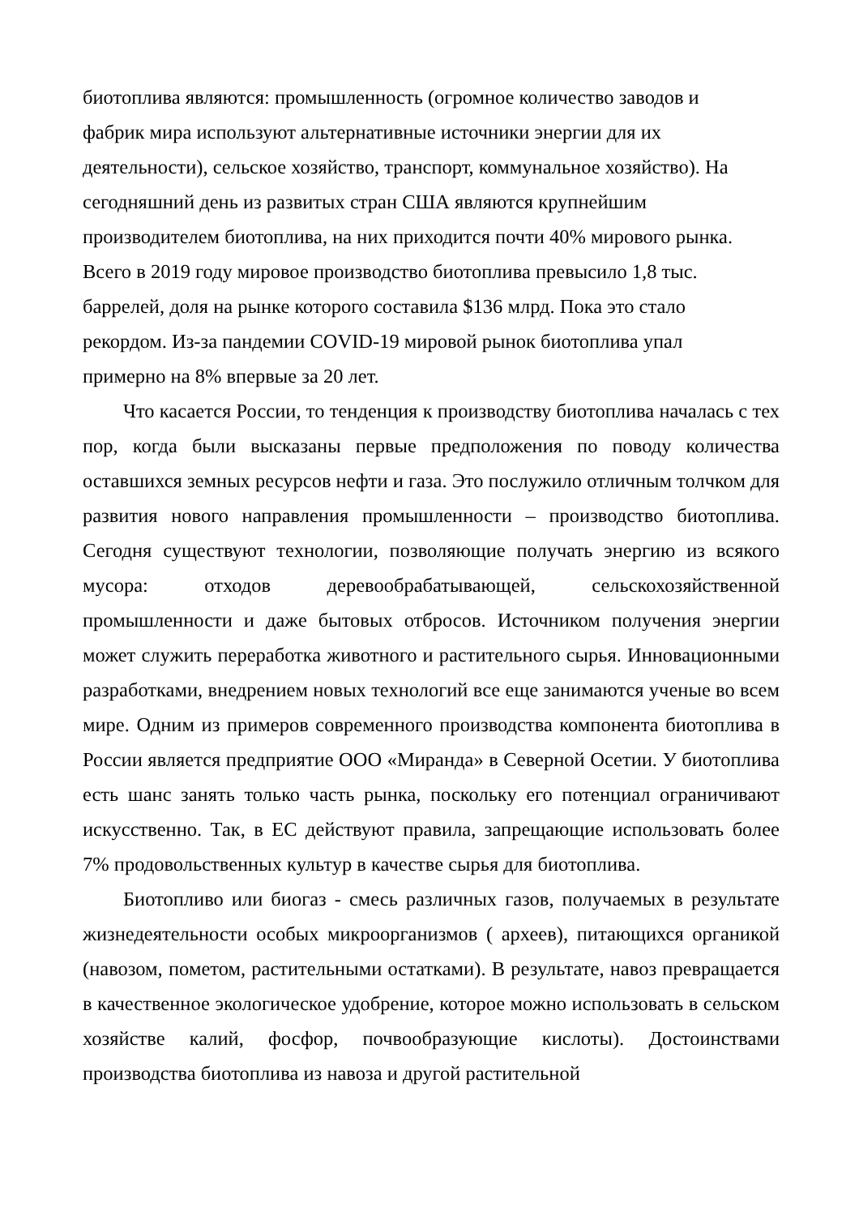биотоплива являются: промышленность (огромное количество заводов и фабрик мира используют альтернативные источники энергии для их деятельности), сельское хозяйство, транспорт, коммунальное хозяйство). На сегодняшний день из развитых стран США являются крупнейшим производителем биотоплива, на них приходится почти 40% мирового рынка. Всего в 2019 году мировое производство биотоплива превысило 1,8 тыс. баррелей, доля на рынке которого составила $136 млрд. Пока это стало рекордом. Из-за пандемии COVID-19 мировой рынок биотоплива упал примерно на 8% впервые за 20 лет.
Что касается России, то тенденция к производству биотоплива началась с тех пор, когда были высказаны первые предположения по поводу количества оставшихся земных ресурсов нефти и газа. Это послужило отличным толчком для развития нового направления промышленности – производство биотоплива. Сегодня существуют технологии, позволяющие получать энергию из всякого мусора: отходов деревообрабатывающей, сельскохозяйственной промышленности и даже бытовых отбросов. Источником получения энергии может служить переработка животного и растительного сырья. Инновационными разработками, внедрением новых технологий все еще занимаются ученые во всем мире. Одним из примеров современного производства компонента биотоплива в России является предприятие ООО «Миранда» в Северной Осетии. У биотоплива есть шанс занять только часть рынка, поскольку его потенциал ограничивают искусственно. Так, в ЕС действуют правила, запрещающие использовать более 7% продовольственных культур в качестве сырья для биотоплива.
Биотопливо или биогаз - смесь различных газов, получаемых в результате жизнедеятельности особых микроорганизмов ( археев), питающихся органикой (навозом, пометом, растительными остатками). В результате, навоз превращается в качественное экологическое удобрение, которое можно использовать в сельском хозяйстве калий, фосфор, почвообразующие кислоты). Достоинствами производства биотоплива из навоза и другой растительной